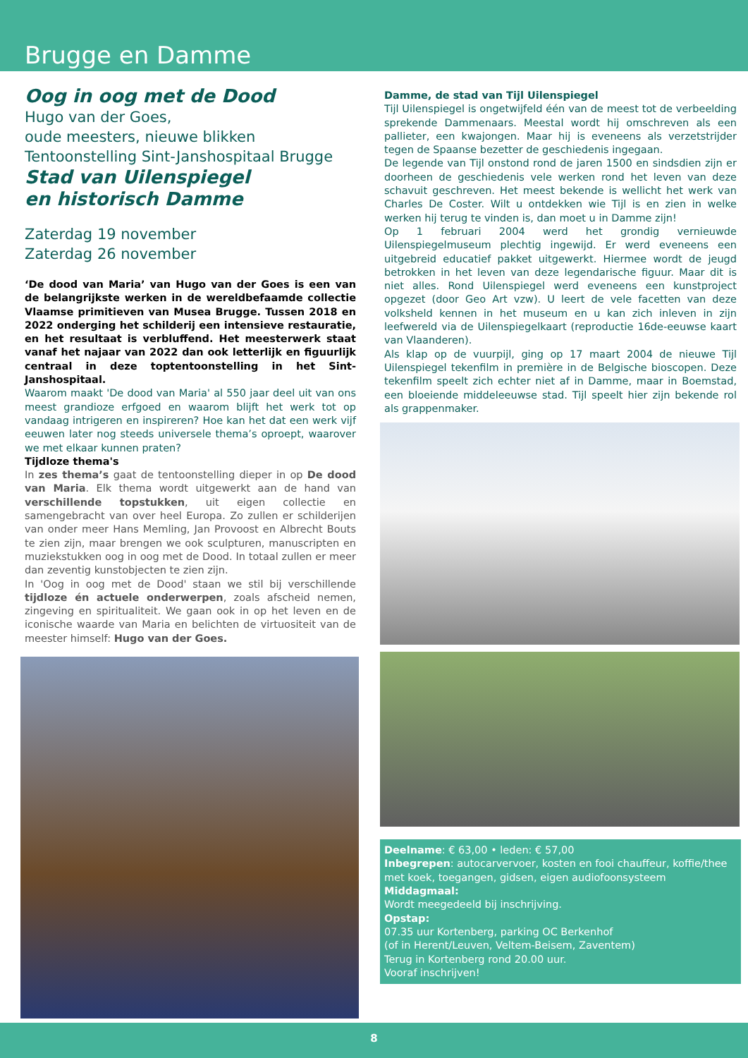Brugge en Damme
Oog in oog met de Dood
Hugo van der Goes,
oude meesters, nieuwe blikken
Tentoonstelling Sint-Janshospitaal Brugge
Stad van Uilenspiegel
en historisch Damme
Zaterdag 19 november
Zaterdag 26 november
‘De dood van Maria’ van Hugo van der Goes is een van de belangrijkste werken in de wereldbefaamde collectie Vlaamse primitieven van Musea Brugge. Tussen 2018 en 2022 onderging het schilderij een intensieve restauratie, en het resultaat is verbluffend. Het meesterwerk staat vanaf het najaar van 2022 dan ook letterlijk en figuurlijk centraal in deze toptentoonstelling in het Sint-Janshospitaal.
Waarom maakt 'De dood van Maria' al 550 jaar deel uit van ons meest grandioze erfgoed en waarom blijft het werk tot op vandaag intrigeren en inspireren? Hoe kan het dat een werk vijf eeuwen later nog steeds universele thema’s oproept, waarover we met elkaar kunnen praten?
Tijdloze thema's
In zes thema’s gaat de tentoonstelling dieper in op De dood van Maria. Elk thema wordt uitgewerkt aan de hand van verschillende topstukken, uit eigen collectie en samengebracht van over heel Europa. Zo zullen er schilderijen van onder meer Hans Memling, Jan Provoost en Albrecht Bouts te zien zijn, maar brengen we ook sculpturen, manuscripten en muziekstukken oog in oog met de Dood. In totaal zullen er meer dan zeventig kunstobjecten te zien zijn.
In 'Oog in oog met de Dood' staan we stil bij verschillende tijdloze én actuele onderwerpen, zoals afscheid nemen, zingeving en spiritualiteit. We gaan ook in op het leven en de iconische waarde van Maria en belichten de virtuositeit van de meester himself: Hugo van der Goes.
Damme, de stad van Tijl Uilenspiegel
Tijl Uilenspiegel is ongetwijfeld één van de meest tot de verbeelding sprekende Dammenaars. Meestal wordt hij omschreven als een pallieter, een kwajongen. Maar hij is eveneens als verzetstrijder tegen de Spaanse bezetter de geschiedenis ingegaan.
De legende van Tijl onstond rond de jaren 1500 en sindsdien zijn er doorheen de geschiedenis vele werken rond het leven van deze schavuit geschreven. Het meest bekende is wellicht het werk van Charles De Coster. Wilt u ontdekken wie Tijl is en zien in welke werken hij terug te vinden is, dan moet u in Damme zijn!
Op 1 februari 2004 werd het grondig vernieuwde Uilenspiegelmuseum plechtig ingewijd. Er werd eveneens een uitgebreid educatief pakket uitgewerkt. Hiermee wordt de jeugd betrokken in het leven van deze legendarische figuur. Maar dit is niet alles. Rond Uilenspiegel werd eveneens een kunstproject opgezet (door Geo Art vzw). U leert de vele facetten van deze volksheld kennen in het museum en u kan zich inleven in zijn leefwereld via de Uilenspiegelkaart (reproductie 16de-eeuwse kaart van Vlaanderen).
Als klap op de vuurpijl, ging op 17 maart 2004 de nieuwe Tijl Uilenspiegel tekenfilm in première in de Belgische bioscopen. Deze tekenfilm speelt zich echter niet af in Damme, maar in Boemstad, een bloeiende middeleeuwse stad. Tijl speelt hier zijn bekende rol als grappenmaker.
Deelname: € 63,00 • leden: € 57,00
Inbegrepen: autocarvervoer, kosten en fooi chauffeur, koffie/thee met koek, toegangen, gidsen, eigen audiofoonsysteem
Middagmaal:
Wordt meegedeeld bij inschrijving.
Opstap:
07.35 uur Kortenberg, parking OC Berkenhof
(of in Herent/Leuven, Veltem-Beisem, Zaventem)
Terug in Kortenberg rond 20.00 uur.
Vooraf inschrijven!
8